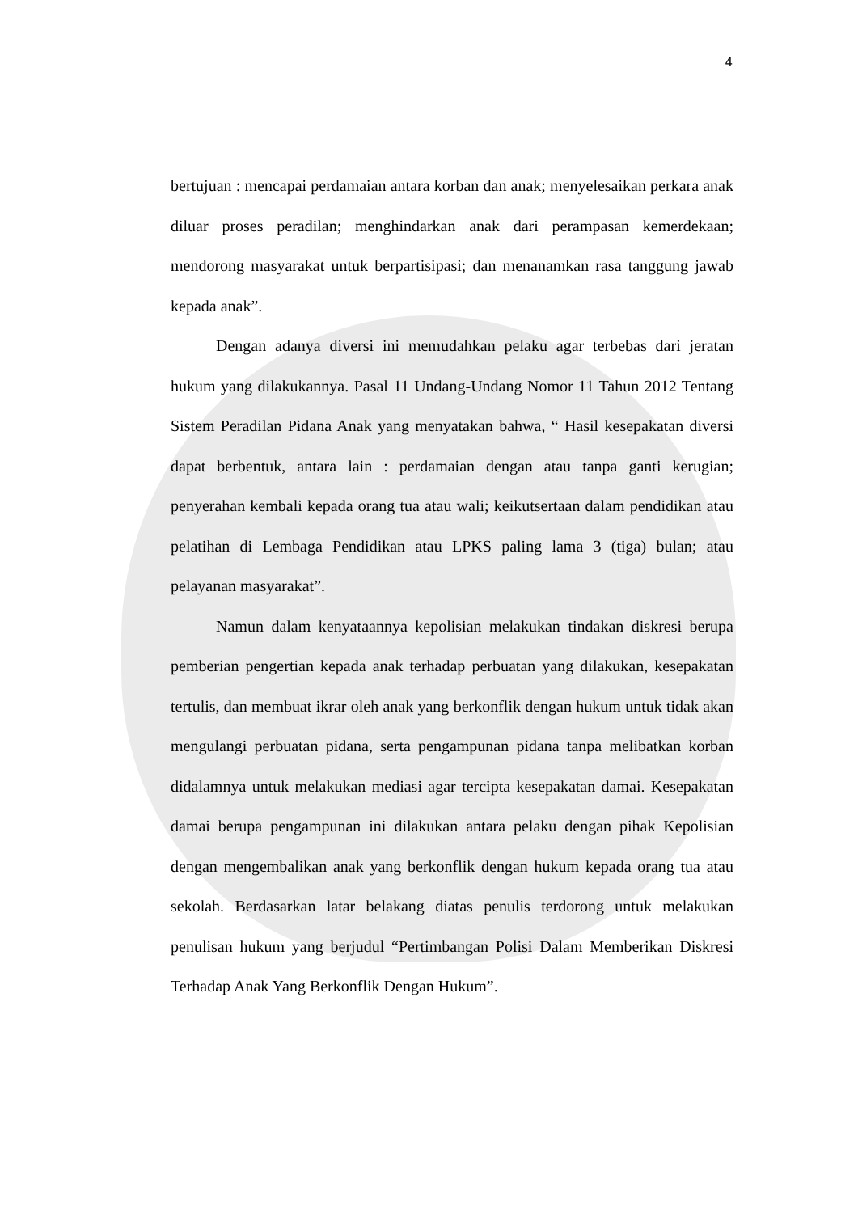4
bertujuan : mencapai perdamaian antara korban dan anak; menyelesaikan perkara anak diluar proses peradilan; menghindarkan anak dari perampasan kemerdekaan; mendorong masyarakat untuk berpartisipasi; dan menanamkan rasa tanggung jawab kepada anak”.
Dengan adanya diversi ini memudahkan pelaku agar terbebas dari jeratan hukum yang dilakukannya. Pasal 11 Undang-Undang Nomor 11 Tahun 2012 Tentang Sistem Peradilan Pidana Anak yang menyatakan bahwa, “ Hasil kesepakatan diversi dapat berbentuk, antara lain : perdamaian dengan atau tanpa ganti kerugian; penyerahan kembali kepada orang tua atau wali; keikutsertaan dalam pendidikan atau pelatihan di Lembaga Pendidikan atau LPKS paling lama 3 (tiga) bulan; atau pelayanan masyarakat”.
Namun dalam kenyataannya kepolisian melakukan tindakan diskresi berupa pemberian pengertian kepada anak terhadap perbuatan yang dilakukan, kesepakatan tertulis, dan membuat ikrar oleh anak yang berkonflik dengan hukum untuk tidak akan mengulangi perbuatan pidana, serta pengampunan pidana tanpa melibatkan korban didalamnya untuk melakukan mediasi agar tercipta kesepakatan damai. Kesepakatan damai berupa pengampunan ini dilakukan antara pelaku dengan pihak Kepolisian dengan mengembalikan anak yang berkonflik dengan hukum kepada orang tua atau sekolah. Berdasarkan latar belakang diatas penulis terdorong untuk melakukan penulisan hukum yang berjudul “Pertimbangan Polisi Dalam Memberikan Diskresi Terhadap Anak Yang Berkonflik Dengan Hukum”.